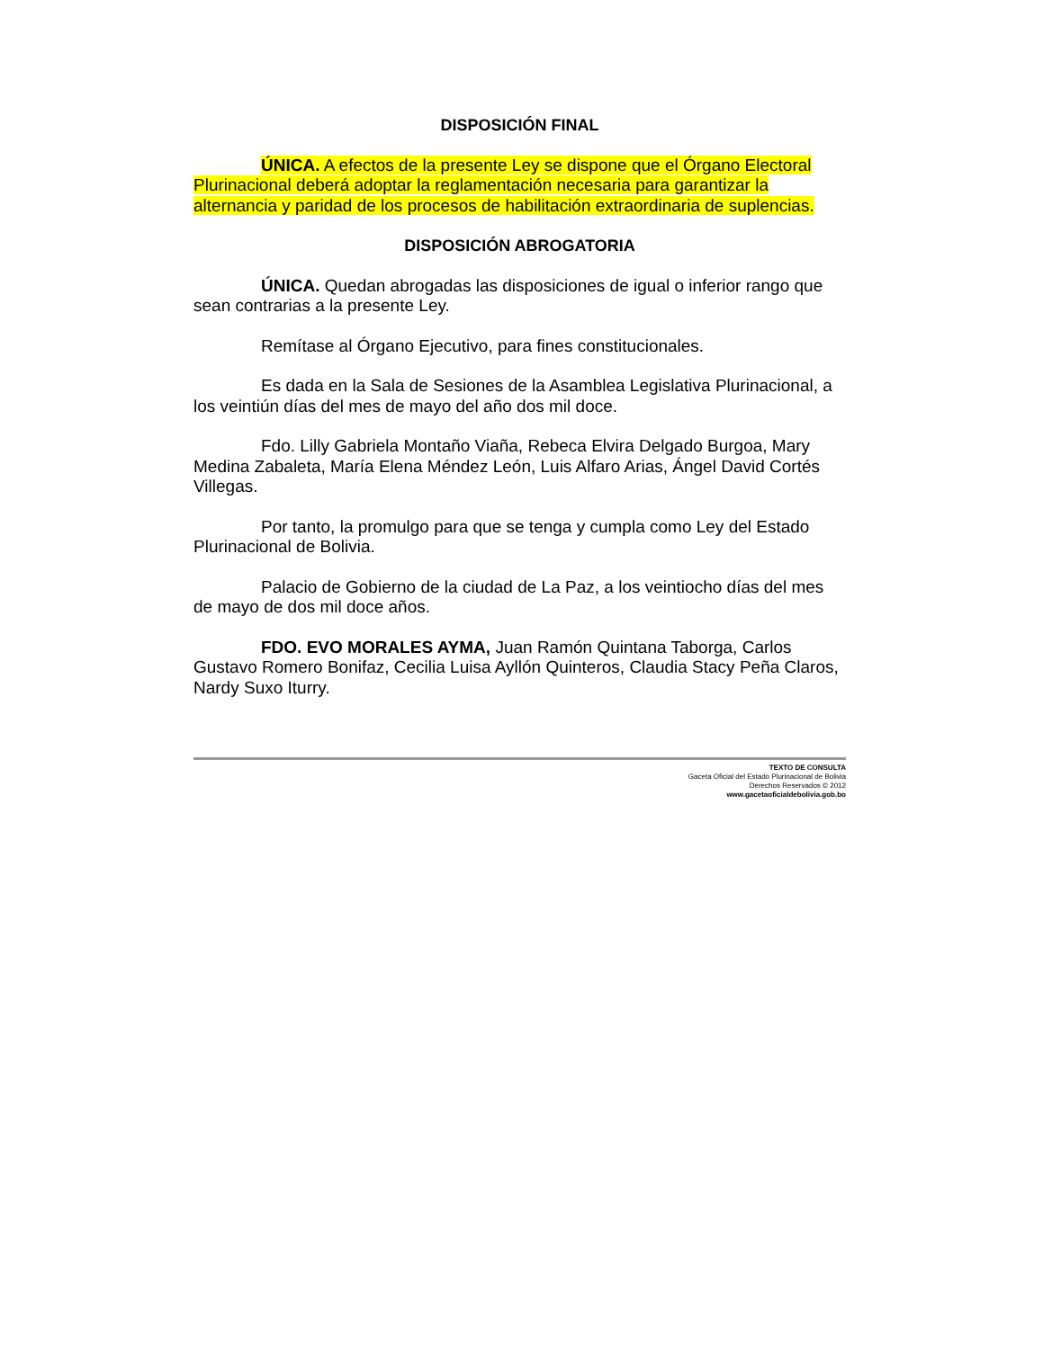DISPOSICIÓN FINAL
ÚNICA. A efectos de la presente Ley se dispone que el Órgano Electoral Plurinacional deberá adoptar la reglamentación necesaria para garantizar la alternancia y paridad de los procesos de habilitación extraordinaria de suplencias.
DISPOSICIÓN ABROGATORIA
ÚNICA. Quedan abrogadas las disposiciones de igual o inferior rango que sean contrarias a la presente Ley.
Remítase al Órgano Ejecutivo, para fines constitucionales.
Es dada en la Sala de Sesiones de la Asamblea Legislativa Plurinacional, a los veintiún días del mes de mayo del año dos mil doce.
Fdo. Lilly Gabriela Montaño Viaña, Rebeca Elvira Delgado Burgoa, Mary Medina Zabaleta, María Elena Méndez León, Luis Alfaro Arias, Ángel David Cortés Villegas.
Por tanto, la promulgo para que se tenga y cumpla como Ley del Estado Plurinacional de Bolivia.
Palacio de Gobierno de la ciudad de La Paz, a los veintiocho días del mes de mayo de dos mil doce años.
FDO. EVO MORALES AYMA, Juan Ramón Quintana Taborga, Carlos Gustavo Romero Bonifaz, Cecilia Luisa Ayllón Quinteros, Claudia Stacy Peña Claros, Nardy Suxo Iturry.
TEXTO DE CONSULTA
Gaceta Oficial del Estado Plurinacional de Bolivia
Derechos Reservados © 2012
www.gacetaoficialdebolivia.gob.bo